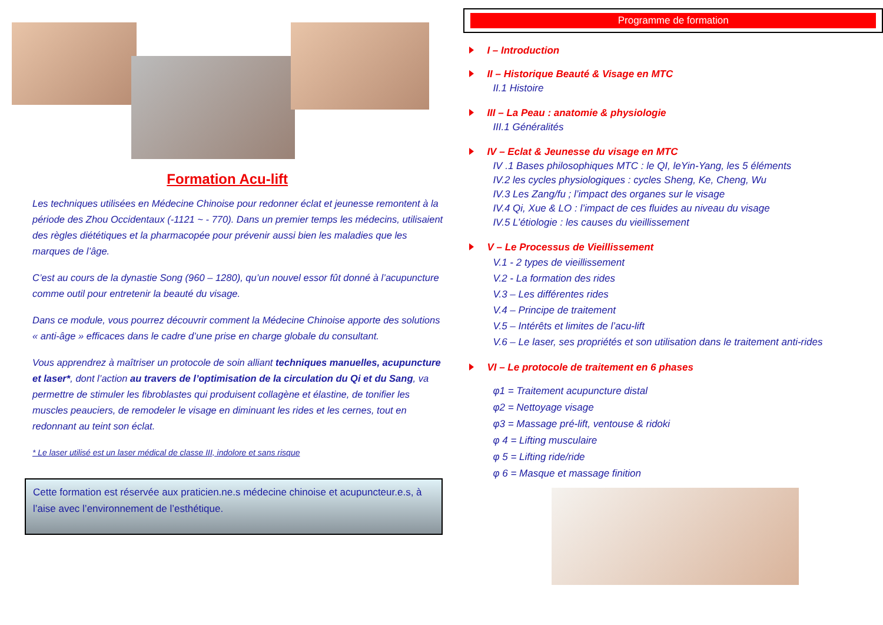Formation Acu-lift
Les techniques utilisées en Médecine Chinoise pour redonner éclat et jeunesse remontent à la période des Zhou Occidentaux (-1121 ~ - 770). Dans un premier temps les médecins, utilisaient des règles diététiques et la pharmacopée pour prévenir aussi bien les maladies que les marques de l’âge.
C’est au cours de la dynastie Song (960 – 1280), qu’un nouvel essor fût donné à l’acupuncture comme outil pour entretenir la beauté du visage.
Dans ce module, vous pourrez découvrir comment la Médecine Chinoise apporte des solutions « anti-âge » efficaces dans le cadre d’une prise en charge globale du consultant.
Vous apprendrez à maîtriser un protocole de soin alliant techniques manuelles, acupuncture et laser*, dont l’action au travers de l’optimisation de la circulation du Qi et du Sang, va permettre de stimuler les fibroblastes qui produisent collagène et élastine, de tonifier les muscles peauciers, de remodeler le visage en diminuant les rides et les cernes, tout en redonnant au teint son éclat.
* Le laser utilisé est un laser médical de classe III, indolore et sans risque
Cette formation est réservée aux praticien.ne.s médecine chinoise et acupuncteur.e.s, à l’aise avec l’environnement de l’esthétique.
Programme de formation
I – Introduction
II – Historique Beauté & Visage en MTC
II.1 Histoire
III – La Peau : anatomie & physiologie
III.1 Généralités
IV – Eclat & Jeunesse du visage en MTC
IV .1 Bases philosophiques MTC : le QI, leYin-Yang, les 5 éléments
IV.2 les cycles physiologiques : cycles Sheng, Ke, Cheng, Wu
IV.3 Les Zang/fu ; l’impact des organes sur le visage
IV.4 Qi, Xue & LO : l’impact de ces fluides au niveau du visage
IV.5 L’étiologie : les causes du vieillissement
V – Le Processus de Vieillissement
V.1 - 2 types de vieillissement
V.2 - La formation des rides
V.3 – Les différentes rides
V.4 – Principe de traitement
V.5 – Intérêts et limites de l’acu-lift
V.6 – Le laser, ses propriétés et son utilisation dans le traitement anti-rides
VI – Le protocole de traitement en 6 phases
φ1 = Traitement acupuncture distal
φ2 = Nettoyage visage
φ3 = Massage pré-lift, ventouse & ridoki
φ 4 = Lifting musculaire
φ 5 = Lifting ride/ride
φ 6 = Masque et massage finition